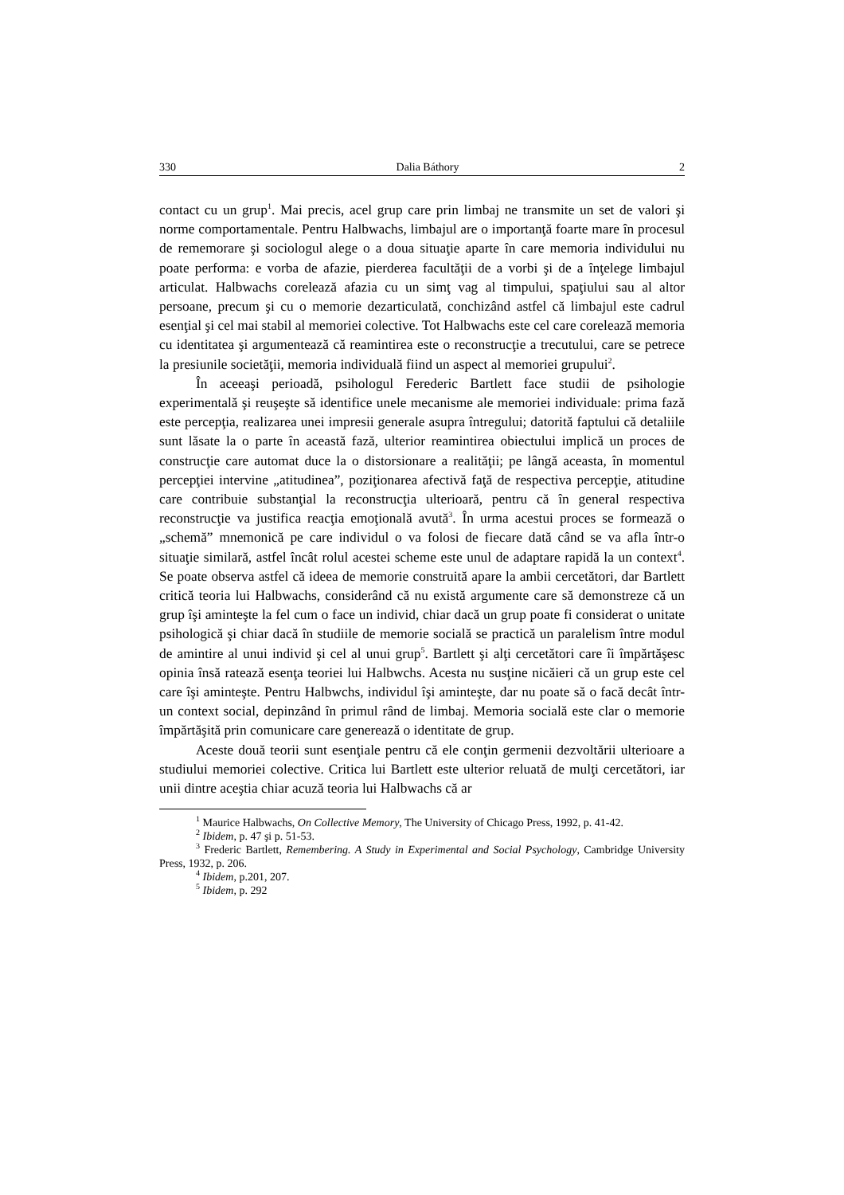330 Dalia Báthory 2
contact cu un grup<sup>1</sup>. Mai precis, acel grup care prin limbaj ne transmite un set de valori şi norme comportamentale. Pentru Halbwachs, limbajul are o importanţă foarte mare în procesul de rememorare şi sociologul alege o a doua situaţie aparte în care memoria individului nu poate performa: e vorba de afazie, pierderea facultăţii de a vorbi şi de a înţelege limbajul articulat. Halbwachs corelează afazia cu un simţ vag al timpului, spaţiului sau al altor persoane, precum şi cu o memorie dezarticulată, conchizând astfel că limbajul este cadrul esenţial şi cel mai stabil al memoriei colective. Tot Halbwachs este cel care corelează memoria cu identitatea şi argumentează că reamintirea este o reconstrucţie a trecutului, care se petrece la presiunile societăţii, memoria individuală fiind un aspect al memoriei grupului<sup>2</sup>.
În aceeaşi perioadă, psihologul Ferederic Bartlett face studii de psihologie experimentală şi reuşeşte să identifice unele mecanisme ale memoriei individuale: prima fază este percepţia, realizarea unei impresii generale asupra întregului; datorită faptului că detaliile sunt lăsate la o parte în această fază, ulterior reamintirea obiectului implică un proces de construcţie care automat duce la o distorsionare a realităţii; pe lângă aceasta, în momentul percepţiei intervine „atitudinea”, poziţionarea afectivă faţă de respectiva percepţie, atitudine care contribuie substanţial la reconstrucţia ulterioară, pentru că în general respectiva reconstrucţie va justifica reacţia emoţională avută<sup>3</sup>. În urma acestui proces se formează o „schemă” mnemonică pe care individul o va folosi de fiecare dată când se va afla într-o situaţie similară, astfel încât rolul acestei scheme este unul de adaptare rapidă la un context<sup>4</sup>. Se poate observa astfel că ideea de memorie construită apare la ambii cercetători, dar Bartlett critică teoria lui Halbwachs, considerând că nu există argumente care să demonstreze că un grup îşi aminteşte la fel cum o face un individ, chiar dacă un grup poate fi considerat o unitate psihologică şi chiar dacă în studiile de memorie socială se practică un paralelism între modul de amintire al unui individ şi cel al unui grup<sup>5</sup>. Bartlett şi alţi cercetători care îi împărtăşesc opinia însă ratează esenţa teoriei lui Halbwchs. Acesta nu susţine nicăieri că un grup este cel care îşi aminteşte. Pentru Halbwchs, individul îşi aminteşte, dar nu poate să o facă decât într-un context social, depinzând în primul rând de limbaj. Memoria socială este clar o memorie împărtăşită prin comunicare care generează o identitate de grup.
Aceste două teorii sunt esenţiale pentru că ele conţin germenii dezvoltării ulterioare a studiului memoriei colective. Critica lui Bartlett este ulterior reluată de mulţi cercetători, iar unii dintre aceştia chiar acuză teoria lui Halbwachs că ar
<sup>1</sup> Maurice Halbwachs, On Collective Memory, The University of Chicago Press, 1992, p. 41-42.
<sup>2</sup> Ibidem, p. 47 şi p. 51-53.
<sup>3</sup> Frederic Bartlett, Remembering. A Study in Experimental and Social Psychology, Cambridge University Press, 1932, p. 206.
<sup>4</sup> Ibidem, p.201, 207.
<sup>5</sup> Ibidem, p. 292